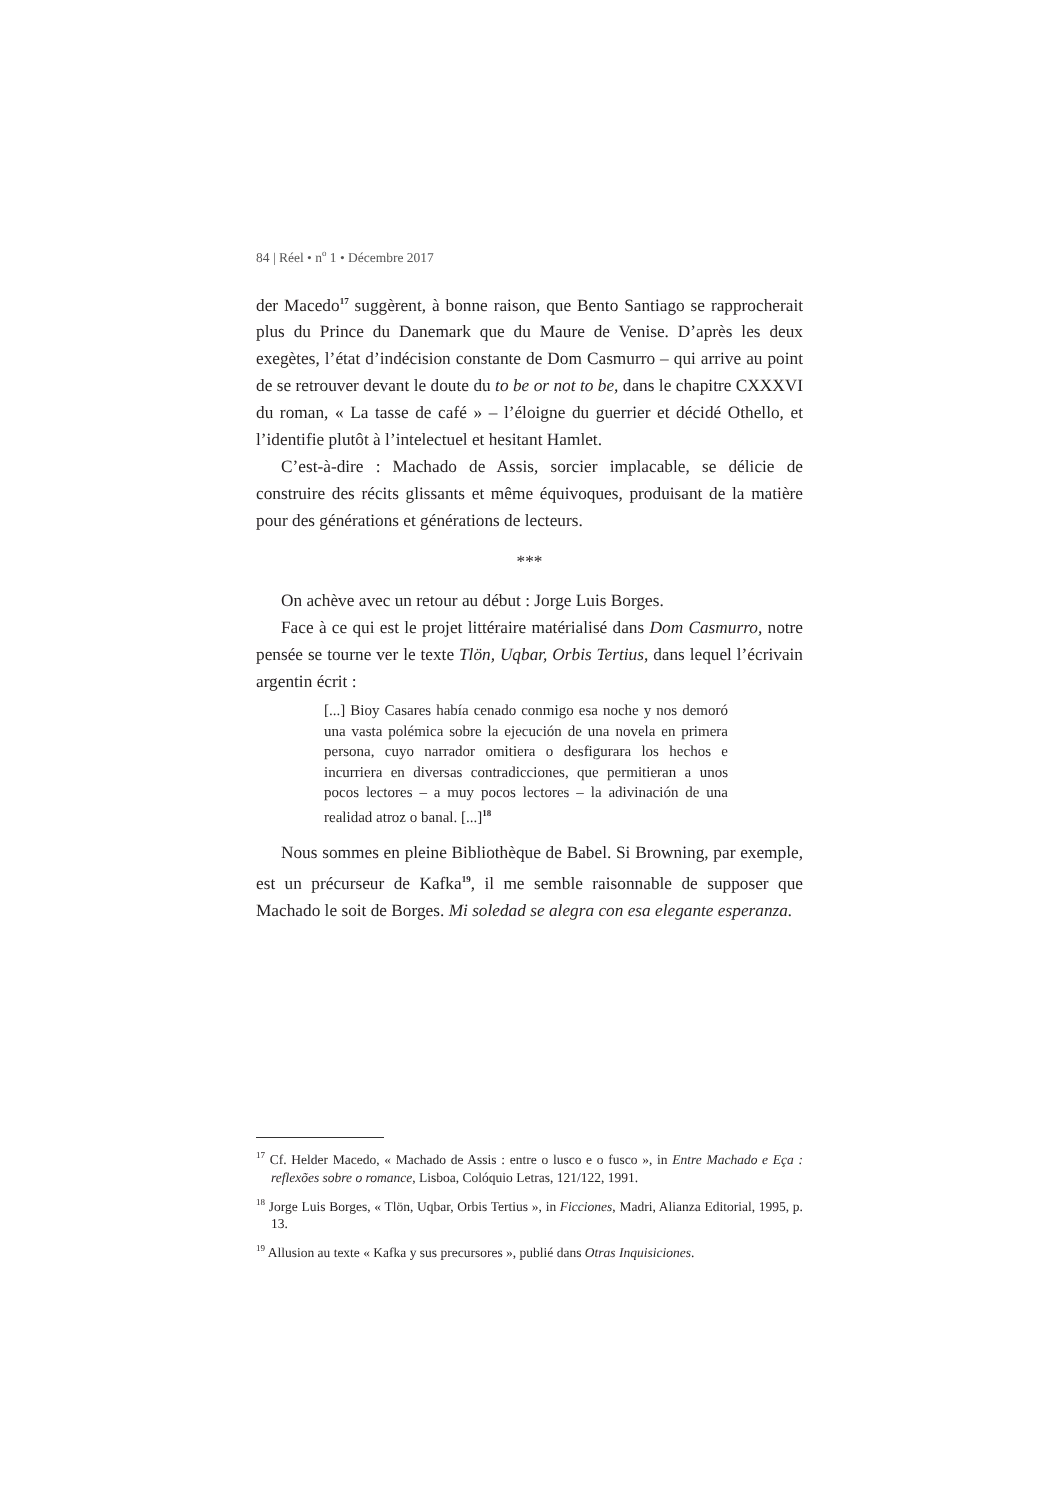84 | Réel • n<sup>o</sup> 1 • Décembre 2017
der Macedo<sup>17</sup> suggèrent, à bonne raison, que Bento Santiago se rapprocherait plus du Prince du Danemark que du Maure de Venise. D’après les deux exegètes, l’état d’indécision constante de Dom Casmurro – qui arrive au point de se retrouver devant le doute du to be or not to be, dans le chapitre CXXXVI du roman, « La tasse de café » – l’éloigne du guerrier et décidé Othello, et l’identifie plutôt à l’intelectuel et hesitant Hamlet.
C’est-à-dire : Machado de Assis, sorcier implacable, se délicie de construire des récits glissants et même équivoques, produisant de la matière pour des générations et générations de lecteurs.
***
On achève avec un retour au début : Jorge Luis Borges.
Face à ce qui est le projet littéraire matérialisé dans Dom Casmurro, notre pensée se tourne ver le texte Tlön, Uqbar, Orbis Tertius, dans lequel l’écrivain argentin écrit :
[...] Bioy Casares había cenado conmigo esa noche y nos demoró una vasta polémica sobre la ejecución de una novela en primera persona, cuyo narrador omitiera o desfigurara los hechos e incurriera en diversas contradicciones, que permitieran a unos pocos lectores – a muy pocos lectores – la adivinación de una realidad atroz o banal. [...]<sup>18</sup>
Nous sommes en pleine Bibliothèque de Babel. Si Browning, par exemple, est un précurseur de Kafka<sup>19</sup>, il me semble raisonnable de supposer que Machado le soit de Borges. Mi soledad se alegra con esa elegante esperanza.
<sup>17</sup> Cf. Helder Macedo, « Machado de Assis : entre o lusco e o fusco », in Entre Machado e Eça : reflexões sobre o romance, Lisboa, Colóquio Letras, 121/122, 1991.
<sup>18</sup> Jorge Luis Borges, « Tlön, Uqbar, Orbis Tertius », in Ficciones, Madri, Alianza Editorial, 1995, p. 13.
<sup>19</sup> Allusion au texte « Kafka y sus precursores », publié dans Otras Inquisiciones.